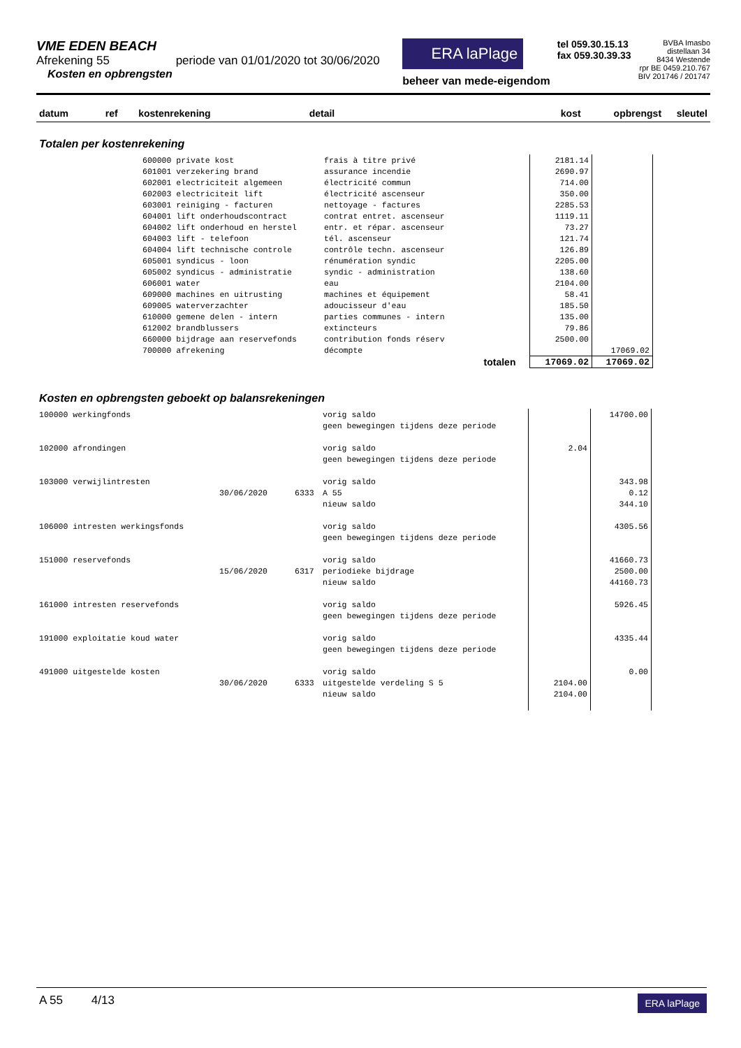VME EDEN BEACH
Afrekening 55 periode van 01/01/2020 tot 30/06/2020
Kosten en opbrengsten
ERA laPlage
beheer van mede-eigendom
tel 059.30.15.13
fax 059.30.39.33
BVBA Imasbo
distellaan 34
8434 Westende
rpr BE 0459.210.767
BIV 201746 / 201747
datum ref kostenrekening detail kost opbrengst sleutel
Totalen per kostenrekening
| | 600000 private kost | frais à titre privé | 2181.14 | |
| | 601001 verzekering brand | assurance incendie | 2690.97 | |
| | 602001 electriciteit algemeen | électricité commun | 714.00 | |
| | 602003 electriciteit lift | électricité ascenseur | 350.00 | |
| | 603001 reiniging - facturen | nettoyage - factures | 2285.53 | |
| | 604001 lift onderhoudscontract | contrat entret. ascenseur | 1119.11 | |
| | 604002 lift onderhoud en herstel | entr. et répar. ascenseur | 73.27 | |
| | 604003 lift - telefoon | tél. ascenseur | 121.74 | |
| | 604004 lift technische controle | contrôle techn. ascenseur | 126.89 | |
| | 605001 syndicus - loon | rénumération syndic | 2205.00 | |
| | 605002 syndicus - administratie | syndic - administration | 138.60 | |
| | 606001 water | eau | 2104.00 | |
| | 609000 machines en uitrusting | machines et équipement | 58.41 | |
| | 609005 waterverzachter | adoucisseur d'eau | 185.50 | |
| | 610000 gemene delen - intern | parties communes - intern | 135.00 | |
| | 612002 brandblussers | extincteurs | 79.86 | |
| | 660000 bijdrage aan reservefonds | contribution fonds réserv | 2500.00 | |
| | 700000 afrekening | décompte | | 17069.02 |
| | | totalen | 17069.02 | 17069.02 |
Kosten en opbrengsten geboekt op balansrekeningen
| 100000 werkingfonds | | | vorig saldo | | 14700.00 |
| | | | geen bewegingen tijdens deze periode | | |
| 102000 afrondingen | | | vorig saldo | 2.04 | |
| | | | geen bewegingen tijdens deze periode | | |
| 103000 verwijlintresten | | | vorig saldo | | 343.98 |
| | 30/06/2020 | 6333 | A 55 | | 0.12 |
| | | | nieuw saldo | | 344.10 |
| 106000 intresten werkingsfonds | | | vorig saldo | | 4305.56 |
| | | | geen bewegingen tijdens deze periode | | |
| 151000 reservefonds | | | vorig saldo | | 41660.73 |
| | 15/06/2020 | 6317 | periodieke bijdrage | | 2500.00 |
| | | | nieuw saldo | | 44160.73 |
| 161000 intresten reservefonds | | | vorig saldo | | 5926.45 |
| | | | geen bewegingen tijdens deze periode | | |
| 191000 exploitatie koud water | | | vorig saldo | | 4335.44 |
| | | | geen bewegingen tijdens deze periode | | |
| 491000 uitgestelde kosten | | | vorig saldo | | 0.00 |
| | 30/06/2020 | 6333 | uitgestelde verdeling S 5 | 2104.00 | |
| | | | nieuw saldo | 2104.00 | |
A 55 4/13
ERA laPlage